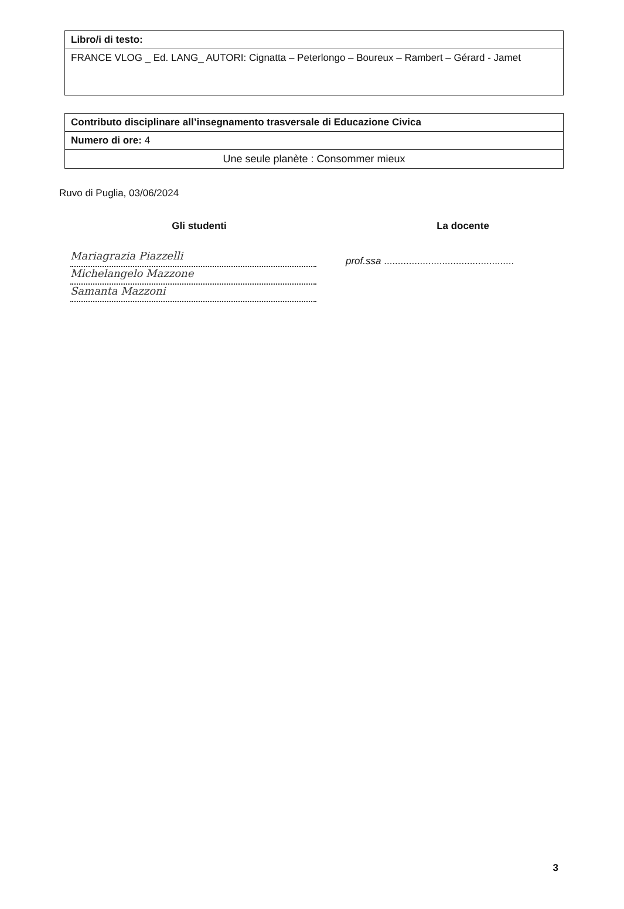| Libro/i di testo: |
| FRANCE VLOG _ Ed. LANG_ AUTORI: Cignatta – Peterlongo – Boureux – Rambert – Gérard - Jamet |
| Contributo disciplinare all’insegnamento trasversale di Educazione Civica |
| Numero di ore: 4 |
| Une seule planète : Consommer mieux |
Ruvo di Puglia, 03/06/2024
Gli studenti
Mariagrazia Piazzelli
Michelangelo Mazzone
Samanta Mazzoni
La docente
prof.ssa ...............................................
3